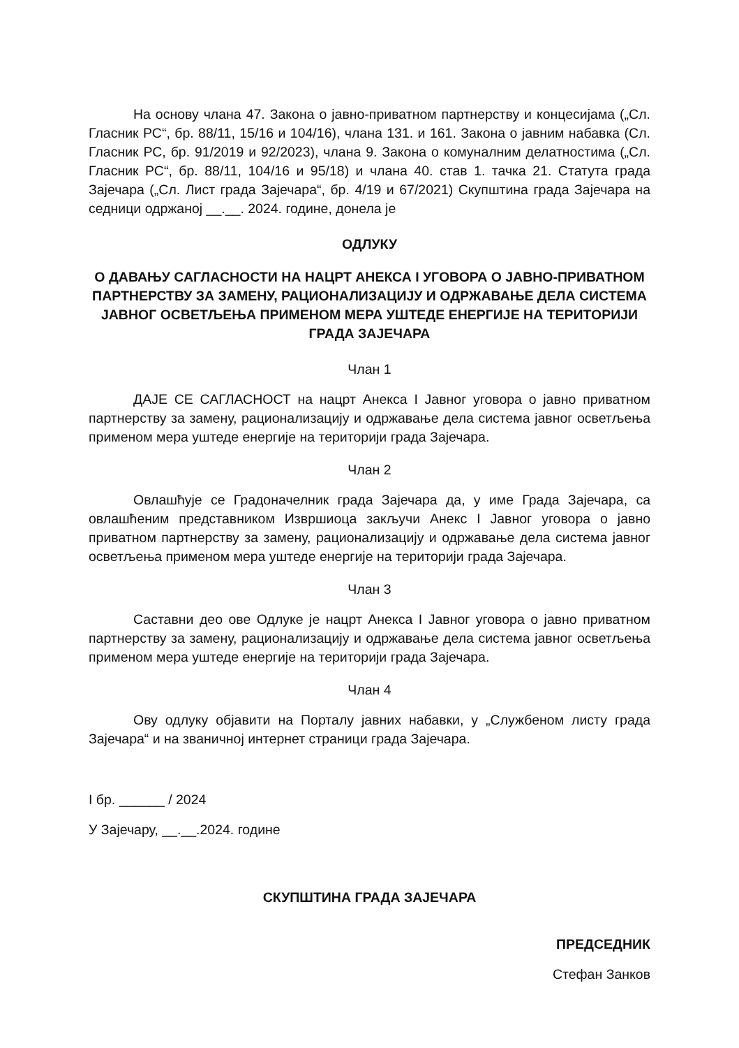На основу члана 47. Закона о јавно-приватном партнерству и концесијама („Сл. Гласник РС“, бр. 88/11, 15/16 и 104/16), члана 131. и 161. Закона о јавним набавка (Сл. Гласник РС, бр. 91/2019 и 92/2023), члана 9. Закона о комуналним делатностима („Сл. Гласник РС“, бр. 88/11, 104/16 и 95/18) и члана 40. став 1. тачка 21. Статута града Зајечара („Сл. Лист града Зајечара“, бр. 4/19 и 67/2021) Скупштина града Зајечара на седници одржаној __.__. 2024. године, донела је
ОДЛУКУ
О ДАВАЊУ САГЛАСНОСТИ НА НАЦРТ АНЕКСА I УГОВОРА О ЈАВНО-ПРИВАТНОМ ПАРТНЕРСТВУ ЗА ЗАМЕНУ, РАЦИОНАЛИЗАЦИЈУ И ОДРЖАВАЊЕ ДЕЛА СИСТЕМА ЈАВНОГ ОСВЕТЉЕЊА ПРИМЕНОМ МЕРА УШТЕДЕ ЕНЕРГИЈЕ НА ТЕРИТОРИЈИ ГРАДА ЗАЈЕЧАРА
Члан 1
ДАЈЕ СЕ САГЛАСНОСТ на нацрт Анекса I Јавног уговора о јавно приватном партнерству за замену, рационализацију и одржавање дела система јавног осветљења применом мера уштеде енергије на територији града Зајечара.
Члан 2
Овлашћује се Градоначелник града Зајечара да, у име Града Зајечара, са овлашћеним представником Извршиоца закључи Анекс I Јавног уговора о јавно приватном партнерству за замену, рационализацију и одржавање дела система јавног осветљења применом мера уштеде енергије на територији града Зајечара.
Члан 3
Саставни део ове Одлуке је нацрт Анекса I Јавног уговора о јавно приватном партнерству за замену, рационализацију и одржавање дела система јавног осветљења применом мера уштеде енергије на територији града Зајечара.
Члан 4
Ову одлуку објавити на Порталу јавних набавки, у „Службеном листу града Зајечара“ и на званичној интернет страници града Зајечара.
I бр. ______ / 2024
У Зајечару, __.__.2024. године
СКУПШТИНА ГРАДА ЗАЈЕЧАРА
ПРЕДСЕДНИК
Стефан Занков